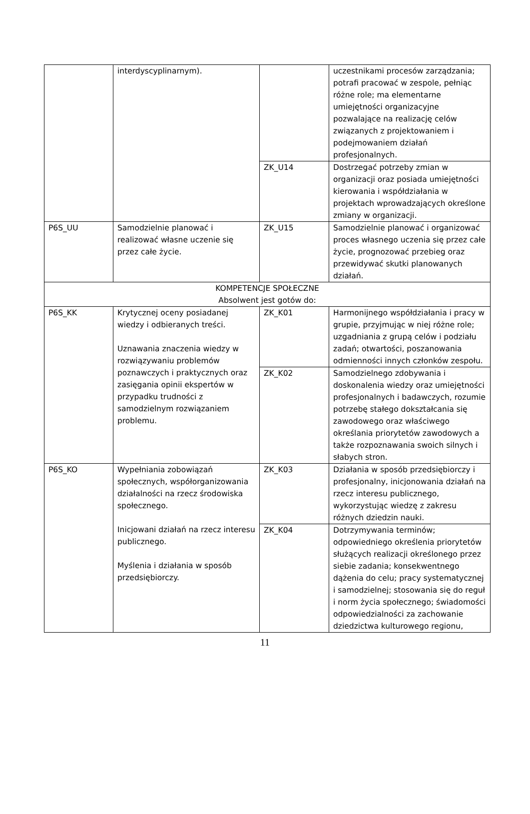| | interdyscyplinarnym). | | uczestnikami procesów zarządzania; potrafi pracować w zespole, pełniąc różne role; ma elementarne umiejętności organizacyjne pozwalające na realizację celów związanych z projektowaniem i podejmowaniem działań profesjonalnych. |
| | | ZK_U14 | Dostrzegać potrzeby zmian w organizacji oraz posiada umiejętności kierowania i współdziałania w projektach wprowadzających określone zmiany w organizacji. |
| P6S_UU | Samodzielnie planować i realizować własne uczenie się przez całe życie. | ZK_U15 | Samodzielnie planować i organizować proces własnego uczenia się przez całe życie, prognozować przebieg oraz przewidywać skutki planowanych działań. |
| KOMPETENCJE SPOŁECZNE Absolwent jest gotów do: | | | |
| P6S_KK | Krytycznej oceny posiadanej wiedzy i odbieranych treści. Uznawania znaczenia wiedzy w rozwiązywaniu problemów poznawczych i praktycznych oraz zasięgania opinii ekspertów w przypadku trudności z samodzielnym rozwiązaniem problemu. | ZK_K01 | Harmonijnego współdziałania i pracy w grupie, przyjmując w niej różne role; uzgadniania z grupą celów i podziału zadań; otwartości, poszanowania odmienności innych członków zespołu. |
| | | ZK_K02 | Samodzielnego zdobywania i doskonalenia wiedzy oraz umiejętności profesjonalnych i badawczych, rozumie potrzebę stałego dokształcania się zawodowego oraz właściwego określania priorytetów zawodowych a także rozpoznawania swoich silnych i słabych stron. |
| P6S_KO | Wypełniania zobowiązań społecznych, współorganizowania działalności na rzecz środowiska społecznego. Inicjowani działań na rzecz interesu publicznego. Myślenia i działania w sposób przedsiębiorczy. | ZK_K03 | Działania w sposób przedsiębiorczy i profesjonalny, inicjonowania działań na rzecz interesu publicznego, wykorzystując wiedzę z zakresu różnych dziedzin nauki. |
| | | ZK_K04 | Dotrzymywania terminów; odpowiedniego określenia priorytetów służących realizacji określonego przez siebie zadania; konsekwentnego dążenia do celu; pracy systematycznej i samodzielnej; stosowania się do reguł i norm życia społecznego; świadomości odpowiedzialności za zachowanie dziedzictwa kulturowego regionu, |
11